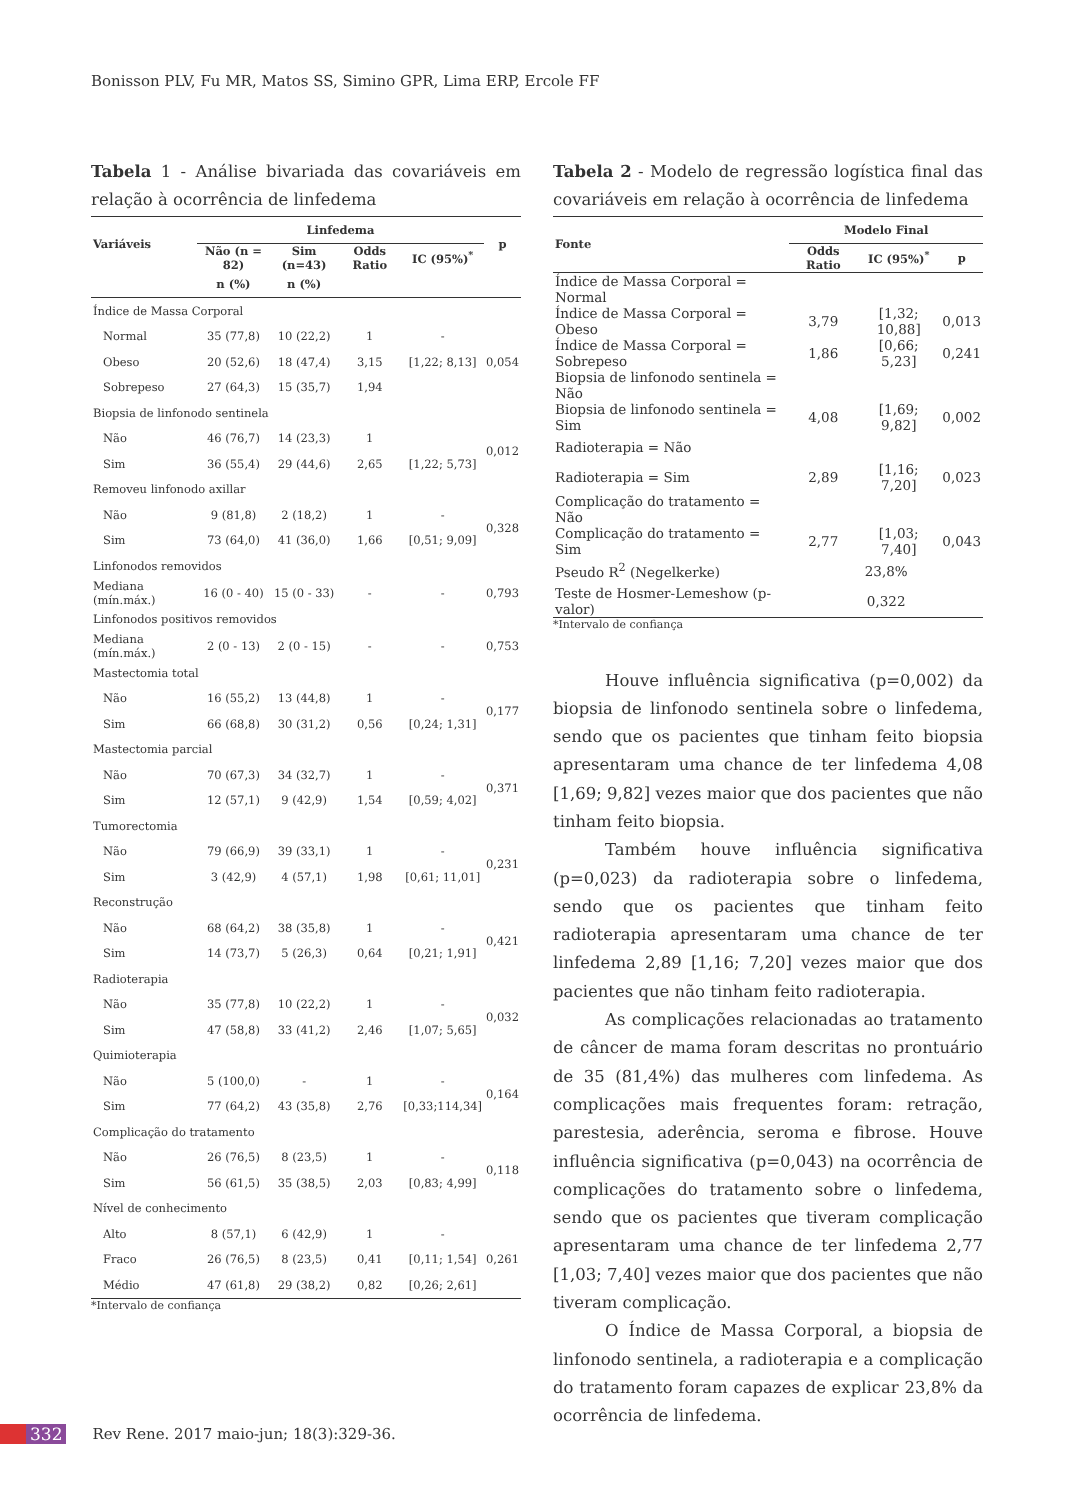Bonisson PLV, Fu MR, Matos SS, Simino GPR, Lima ERP, Ercole FF
Tabela 1 - Análise bivariada das covariáveis em relação à ocorrência de linfedema
| Variáveis | Linfedema | | | | p |
| --- | --- | --- | --- | --- | --- |
| | Não (n = 82) | Sim (n=43) | Odds Ratio | IC (95%)<sup>*</sup> | |
| | n (%) | n (%) | | | |
| Índice de Massa Corporal | | | | | |
| Normal | 35 (77,8) | 10 (22,2) | 1 | - | 0,054 |
| Obeso | 20 (52,6) | 18 (47,4) | 3,15 | [1,22; 8,13] | |
| Sobrepeso | 27 (64,3) | 15 (35,7) | 1,94 | | |
| Biopsia de linfonodo sentinela | | | | | |
| Não | 46 (76,7) | 14 (23,3) | 1 | | 0,012 |
| Sim | 36 (55,4) | 29 (44,6) | 2,65 | [1,22; 5,73] | |
| Removeu linfonodo axillar | | | | | |
| Não | 9 (81,8) | 2 (18,2) | 1 | - | 0,328 |
| Sim | 73 (64,0) | 41 (36,0) | 1,66 | [0,51; 9,09] | |
| Linfonodos removidos | | | | | |
| Mediana (mín.máx.) | 16 (0 - 40) | 15 (0 - 33) | - | - | 0,793 |
| Linfonodos positivos removidos | | | | | |
| Mediana (mín.máx.) | 2 (0 - 13) | 2 (0 - 15) | - | - | 0,753 |
| Mastectomia total | | | | | |
| Não | 16 (55,2) | 13 (44,8) | 1 | - | 0,177 |
| Sim | 66 (68,8) | 30 (31,2) | 0,56 | [0,24; 1,31] | |
| Mastectomia parcial | | | | | |
| Não | 70 (67,3) | 34 (32,7) | 1 | - | 0,371 |
| Sim | 12 (57,1) | 9 (42,9) | 1,54 | [0,59; 4,02] | |
| Tumorectomia | | | | | |
| Não | 79 (66,9) | 39 (33,1) | 1 | - | 0,231 |
| Sim | 3 (42,9) | 4 (57,1) | 1,98 | [0,61; 11,01] | |
| Reconstrução | | | | | |
| Não | 68 (64,2) | 38 (35,8) | 1 | - | 0,421 |
| Sim | 14 (73,7) | 5 (26,3) | 0,64 | [0,21; 1,91] | |
| Radioterapia | | | | | |
| Não | 35 (77,8) | 10 (22,2) | 1 | - | 0,032 |
| Sim | 47 (58,8) | 33 (41,2) | 2,46 | [1,07; 5,65] | |
| Quimioterapia | | | | | |
| Não | 5 (100,0) | - | 1 | - | 0,164 |
| Sim | 77 (64,2) | 43 (35,8) | 2,76 | [0,33;114,34] | |
| Complicação do tratamento | | | | | |
| Não | 26 (76,5) | 8 (23,5) | 1 | - | 0,118 |
| Sim | 56 (61,5) | 35 (38,5) | 2,03 | [0,83; 4,99] | |
| Nível de conhecimento | | | | | |
| Alto | 8 (57,1) | 6 (42,9) | 1 | - | 0,261 |
| Fraco | 26 (76,5) | 8 (23,5) | 0,41 | [0,11; 1,54] | |
| Médio | 47 (61,8) | 29 (38,2) | 0,82 | [0,26; 2,61] | |
*Intervalo de confiança
Tabela 2 - Modelo de regressão logística final das covariáveis em relação à ocorrência de linfedema
| Fonte | Modelo Final | | |
| --- | --- | --- | --- |
| | Odds Ratio | IC (95%)<sup>*</sup> | p |
| Índice de Massa Corporal = Normal | | | |
| Índice de Massa Corporal = Obeso | 3,79 | [1,32; 10,88] | 0,013 |
| Índice de Massa Corporal = Sobrepeso | 1,86 | [0,66; 5,23] | 0,241 |
| Biopsia de linfonodo sentinela = Não | | | |
| Biopsia de linfonodo sentinela = Sim | 4,08 | [1,69; 9,82] | 0,002 |
| Radioterapia = Não | | | |
| Radioterapia = Sim | 2,89 | [1,16; 7,20] | 0,023 |
| Complicação do tratamento = Não | | | |
| Complicação do tratamento = Sim | 2,77 | [1,03; 7,40] | 0,043 |
| Pseudo R<sup>2</sup> (Negelkerke) | 23,8% | | |
| Teste de Hosmer-Lemeshow (p-valor) | 0,322 | | |
*Intervalo de confiança
Houve influência significativa (p=0,002) da biopsia de linfonodo sentinela sobre o linfedema, sendo que os pacientes que tinham feito biopsia apresentaram uma chance de ter linfedema 4,08 [1,69; 9,82] vezes maior que dos pacientes que não tinham feito biopsia.
Também houve influência significativa (p=0,023) da radioterapia sobre o linfedema, sendo que os pacientes que tinham feito radioterapia apresentaram uma chance de ter linfedema 2,89 [1,16; 7,20] vezes maior que dos pacientes que não tinham feito radioterapia.
As complicações relacionadas ao tratamento de câncer de mama foram descritas no prontuário de 35 (81,4%) das mulheres com linfedema. As complicações mais frequentes foram: retração, parestesia, aderência, seroma e fibrose. Houve influência significativa (p=0,043) na ocorrência de complicações do tratamento sobre o linfedema, sendo que os pacientes que tiveram complicação apresentaram uma chance de ter linfedema 2,77 [1,03; 7,40] vezes maior que dos pacientes que não tiveram complicação.
O Índice de Massa Corporal, a biopsia de linfonodo sentinela, a radioterapia e a complicação do tratamento foram capazes de explicar 23,8% da ocorrência de linfedema.
332 Rev Rene. 2017 maio-jun; 18(3):329-36.